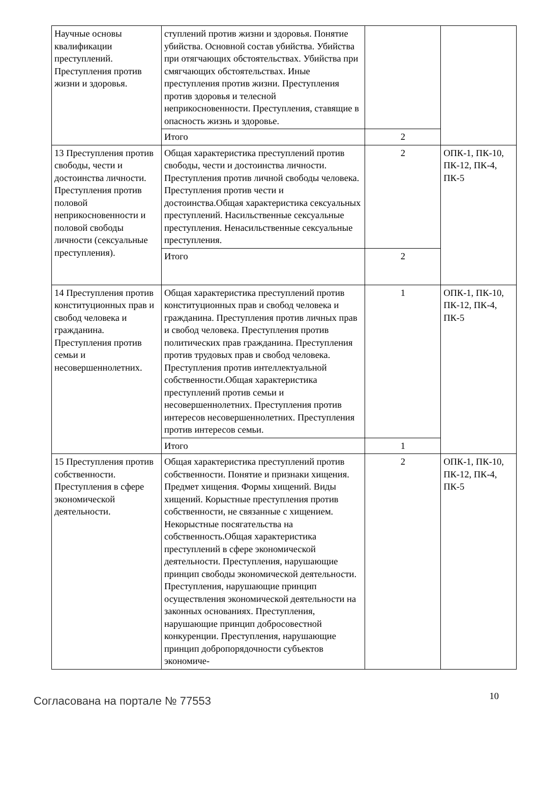| Научные основы квалификации преступлений. Преступления против жизни и здоровья. | ступлений против жизни и здоровья. Понятие убийства. Основной состав убийства. Убийства при отягчающих обстоятельствах. Убийства при смягчающих обстоятельствах. Иные преступления против жизни. Преступления против здоровья и телесной неприкосновенности. Преступления, ставящие в опасность жизнь и здоровье. | | |
| | Итого | 2 | |
| 13 Преступления против свободы, чести и достоинства личности. Преступления против половой неприкосновенности и половой свободы личности (сексуальные преступления). | Общая характеристика преступлений против свободы, чести и достоинства личности. Преступления против личной свободы человека. Преступления против чести и достоинства.Общая характеристика сексуальных преступлений. Насильственные сексуальные преступления. Ненасильственные сексуальные преступления. | 2 | ОПК-1, ПК-10, ПК-12, ПК-4, ПК-5 |
| | Итого | 2 | |
| 14 Преступления против конституционных прав и свобод человека и гражданина. Преступления против семьи и несовершеннолетних. | Общая характеристика преступлений против конституционных прав и свобод человека и гражданина. Преступления против личных прав и свобод человека. Преступления против политических прав гражданина. Преступления против трудовых прав и свобод человека. Преступления против интеллектуальной собственности.Общая характеристика преступлений против семьи и несовершеннолетних. Преступления против интересов несовершеннолетних. Преступления против интересов семьи. | 1 | ОПК-1, ПК-10, ПК-12, ПК-4, ПК-5 |
| | Итого | 1 | |
| 15 Преступления против собственности. Преступления в сфере экономической деятельности. | Общая характеристика преступлений против собственности. Понятие и признаки хищения. Предмет хищения. Формы хищений. Виды хищений. Корыстные преступления против собственности, не связанные с хищением. Некорыстные посягательства на собственность.Общая характеристика преступлений в сфере экономической деятельности. Преступления, нарушающие принцип свободы экономической деятельности. Преступления, нарушающие принцип осуществления экономической деятельности на законных основаниях. Преступления, нарушающие принцип добросовестной конкуренции. Преступления, нарушающие принцип добропорядочности субъектов экономиче- | 2 | ОПК-1, ПК-10, ПК-12, ПК-4, ПК-5 |
Согласована на портале № 77553
10